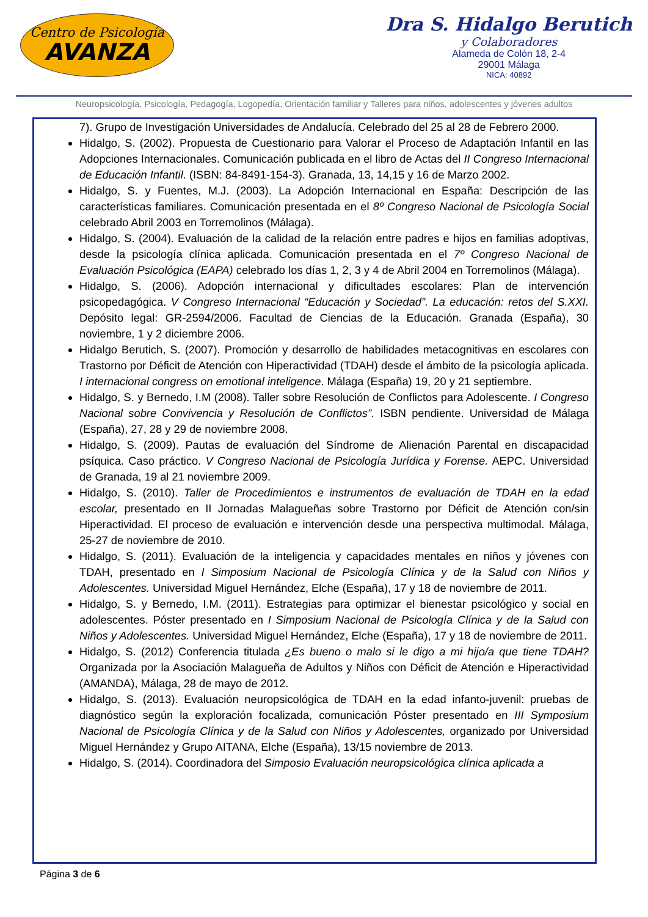Centro de Psicología
AVANZA
Dra S. Hidalgo Berutich
y Colaboradores
Alameda de Colón 18, 2-4
29001 Málaga
NICA: 40892
Neuropsicología, Psicología, Pedagogía, Logopedía, Orientación familiar y Talleres para niños, adolescentes y jóvenes adultos
7). Grupo de Investigación Universidades de Andalucía. Celebrado del 25 al 28 de Febrero 2000.
Hidalgo, S. (2002). Propuesta de Cuestionario para Valorar el Proceso de Adaptación Infantil en las Adopciones Internacionales. Comunicación publicada en el libro de Actas del II Congreso Internacional de Educación Infantil. (ISBN: 84-8491-154-3). Granada, 13, 14,15 y 16 de Marzo 2002.
Hidalgo, S. y Fuentes, M.J. (2003). La Adopción Internacional en España: Descripción de las características familiares. Comunicación presentada en el 8º Congreso Nacional de Psicología Social celebrado Abril 2003 en Torremolinos (Málaga).
Hidalgo, S. (2004). Evaluación de la calidad de la relación entre padres e hijos en familias adoptivas, desde la psicología clínica aplicada. Comunicación presentada en el 7º Congreso Nacional de Evaluación Psicológica (EAPA) celebrado los días 1, 2, 3 y 4 de Abril 2004 en Torremolinos (Málaga).
Hidalgo, S. (2006). Adopción internacional y dificultades escolares: Plan de intervención psicopedagógica. V Congreso Internacional “Educación y Sociedad”. La educación: retos del S.XXI. Depósito legal: GR-2594/2006. Facultad de Ciencias de la Educación. Granada (España), 30 noviembre, 1 y 2 diciembre 2006.
Hidalgo Berutich, S. (2007). Promoción y desarrollo de habilidades metacognitivas en escolares con Trastorno por Déficit de Atención con Hiperactividad (TDAH) desde el ámbito de la psicología aplicada. I internacional congress on emotional inteligence. Málaga (España) 19, 20 y 21 septiembre.
Hidalgo, S. y Bernedo, I.M (2008). Taller sobre Resolución de Conflictos para Adolescente. I Congreso Nacional sobre Convivencia y Resolución de Conflictos”. ISBN pendiente. Universidad de Málaga (España), 27, 28 y 29 de noviembre 2008.
Hidalgo, S. (2009). Pautas de evaluación del Síndrome de Alienación Parental en discapacidad psíquica. Caso práctico. V Congreso Nacional de Psicología Jurídica y Forense. AEPC. Universidad de Granada, 19 al 21 noviembre 2009.
Hidalgo, S. (2010). Taller de Procedimientos e instrumentos de evaluación de TDAH en la edad escolar, presentado en II Jornadas Malagueñas sobre Trastorno por Déficit de Atención con/sin Hiperactividad. El proceso de evaluación e intervención desde una perspectiva multimodal. Málaga, 25-27 de noviembre de 2010.
Hidalgo, S. (2011). Evaluación de la inteligencia y capacidades mentales en niños y jóvenes con TDAH, presentado en I Simposium Nacional de Psicología Clínica y de la Salud con Niños y Adolescentes. Universidad Miguel Hernández, Elche (España), 17 y 18 de noviembre de 2011.
Hidalgo, S. y Bernedo, I.M. (2011). Estrategias para optimizar el bienestar psicológico y social en adolescentes. Póster presentado en I Simposium Nacional de Psicología Clínica y de la Salud con Niños y Adolescentes. Universidad Miguel Hernández, Elche (España), 17 y 18 de noviembre de 2011.
Hidalgo, S. (2012) Conferencia titulada ¿Es bueno o malo si le digo a mi hijo/a que tiene TDAH? Organizada por la Asociación Malagueña de Adultos y Niños con Déficit de Atención e Hiperactividad (AMANDA), Málaga, 28 de mayo de 2012.
Hidalgo, S. (2013). Evaluación neuropsicológica de TDAH en la edad infanto-juvenil: pruebas de diagnóstico según la exploración focalizada, comunicación Póster presentado en III Symposium Nacional de Psicología Clínica y de la Salud con Niños y Adolescentes, organizado por Universidad Miguel Hernández y Grupo AITANA, Elche (España), 13/15 noviembre de 2013.
Hidalgo, S. (2014). Coordinadora del Simposio Evaluación neuropsicológica clínica aplicada a
Página 3 de 6